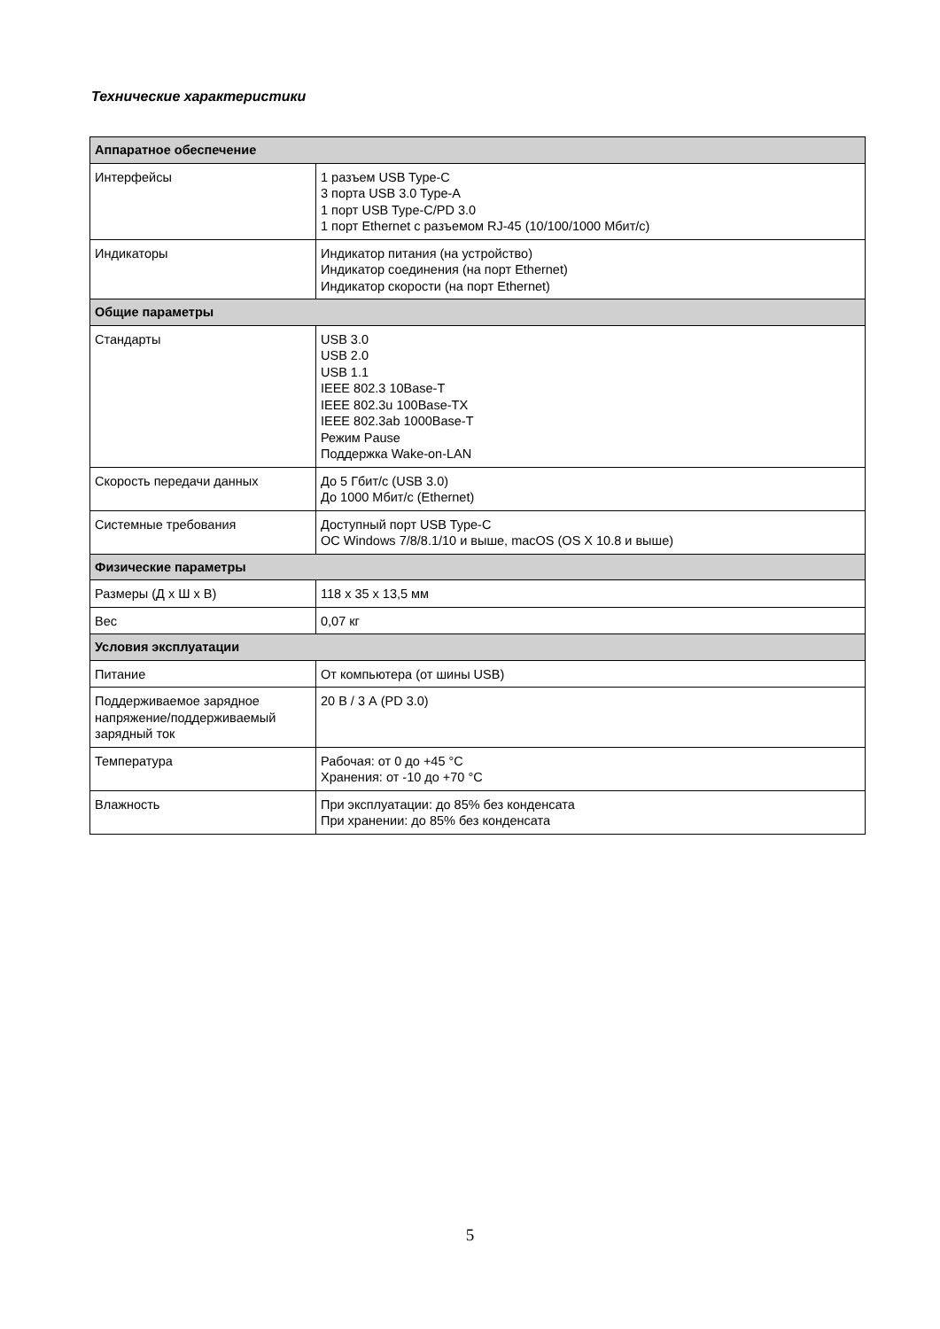Технические характеристики
| Аппаратное обеспечение | |
| --- | --- |
| Интерфейсы | 1 разъем USB Type-C 3 порта USB 3.0 Type-A 1 порт USB Type-C/PD 3.0 1 порт Ethernet с разъемом RJ-45 (10/100/1000 Мбит/с) |
| Индикаторы | Индикатор питания (на устройство) Индикатор соединения (на порт Ethernet) Индикатор скорости (на порт Ethernet) |
| Общие параметры | |
| Стандарты | USB 3.0 USB 2.0 USB 1.1 IEEE 802.3 10Base-T IEEE 802.3u 100Base-TX IEEE 802.3ab 1000Base-T Режим Pause Поддержка Wake-on-LAN |
| Скорость передачи данных | До 5 Гбит/с (USB 3.0) До 1000 Мбит/с (Ethernet) |
| Системные требования | Доступный порт USB Type-C ОС Windows 7/8/8.1/10 и выше, macOS (OS X 10.8 и выше) |
| Физические параметры | |
| Размеры (Д x Ш x В) | 118 x 35 x 13,5 мм |
| Вес | 0,07 кг |
| Условия эксплуатации | |
| Питание | От компьютера (от шины USB) |
| Поддерживаемое зарядное напряжение/поддерживаемый зарядный ток | 20 В / 3 А (PD 3.0) |
| Температура | Рабочая: от 0 до +45 °C Хранения: от -10 до +70 °C |
| Влажность | При эксплуатации: до 85% без конденсата При хранении: до 85% без конденсата |
5